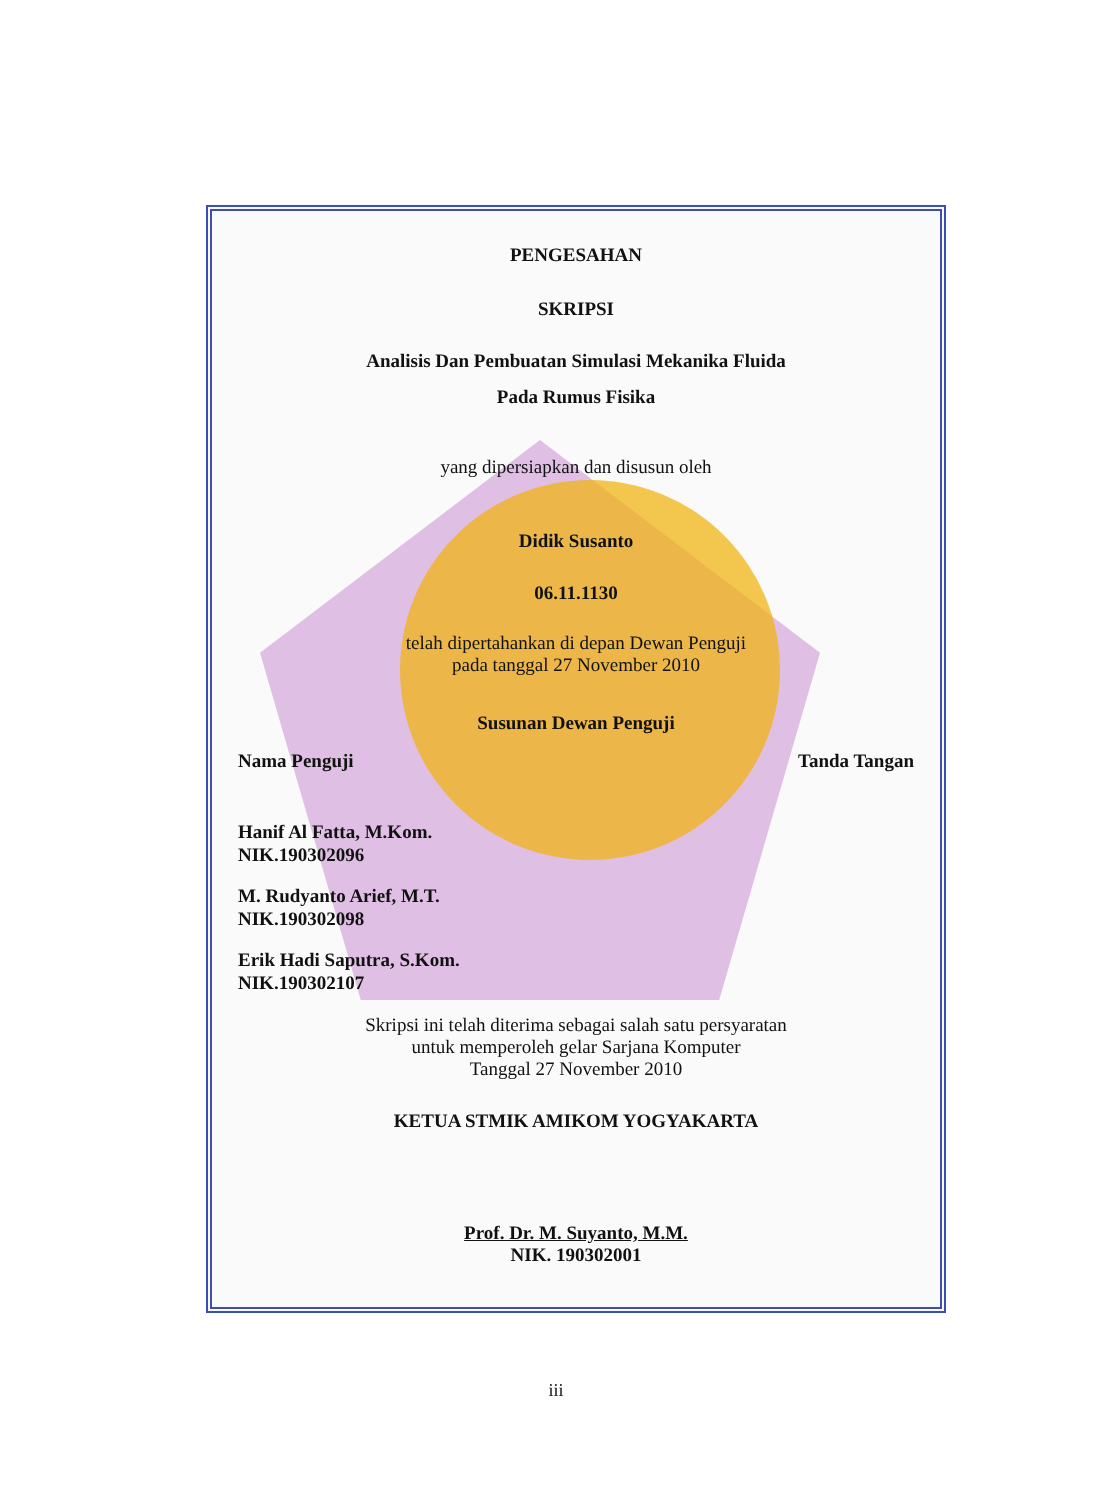PENGESAHAN
SKRIPSI
Analisis Dan Pembuatan Simulasi Mekanika Fluida
Pada Rumus Fisika
yang dipersiapkan dan disusun oleh
Didik Susanto
06.11.1130
telah dipertahankan di depan Dewan Penguji
pada tanggal 27 November 2010
Susunan Dewan Penguji
Nama Penguji Tanda Tangan
Hanif Al Fatta, M.Kom.
NIK.190302096
M. Rudyanto Arief, M.T.
NIK.190302098
Erik Hadi Saputra, S.Kom.
NIK.190302107
Skripsi ini telah diterima sebagai salah satu persyaratan
untuk memperoleh gelar Sarjana Komputer
Tanggal 27 November 2010
KETUA STMIK AMIKOM YOGYAKARTA
Prof. Dr. M. Suyanto, M.M.
NIK. 190302001
iii